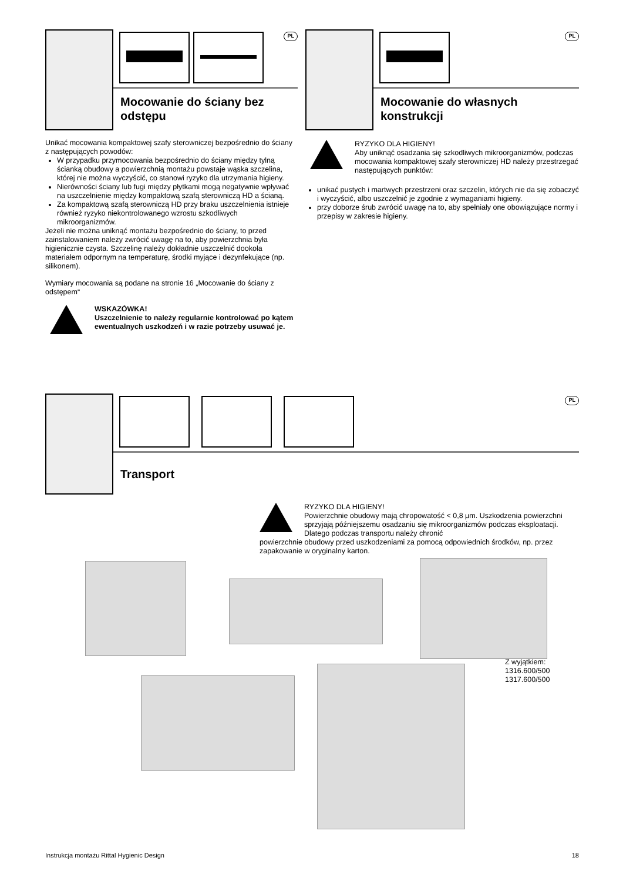PL
Mocowanie do ściany bez odstępu
Unikać mocowania kompaktowej szafy sterowniczej bezpośrednio do ściany z następujących powodów:
W przypadku przymocowania bezpośrednio do ściany między tylną ścianką obudowy a powierzchnią montażu powstaje wąska szczelina, której nie można wyczyścić, co stanowi ryzyko dla utrzymania higieny.
Nierówności ściany lub fugi między płytkami mogą negatywnie wpływać na uszczelnienie między kompaktową szafą sterowniczą HD a ścianą.
Za kompaktową szafą sterowniczą HD przy braku uszczelnienia istnieje również ryzyko niekontrolowanego wzrostu szkodliwych mikroorganizmów.
Jeżeli nie można uniknąć montażu bezpośrednio do ściany, to przed zainstalowaniem należy zwrócić uwagę na to, aby powierzchnia była higienicznie czysta. Szczelinę należy dokładnie uszczelnić dookoła materiałem odpornym na temperaturę, środki myjące i dezynfekujące (np. silikonem).
Wymiary mocowania są podane na stronie 16 „Mocowanie do ściany z odstępem“
WSKAZÓWKA!
Uszczelnienie to należy regularnie kontrolować po kątem ewentualnych uszkodzeń i w razie potrzeby usuwać je.
PL
Mocowanie do własnych konstrukcji
RYZYKO DLA HIGIENY!
Aby uniknąć osadzania się szkodliwych mikroorganizmów, podczas mocowania kompaktowej szafy sterowniczej HD należy przestrzegać następujących punktów:
unikać pustych i martwych przestrzeni oraz szczelin, których nie da się zobaczyć i wyczyścić, albo uszczelnić je zgodnie z wymaganiami higieny.
przy doborze śrub zwrócić uwagę na to, aby spełniały one obowiązujące normy i przepisy w zakresie higieny.
PL
Transport
RYZYKO DLA HIGIENY!
Powierzchnie obudowy mają chropowatość < 0,8 µm. Uszkodzenia powierzchni sprzyjają późniejszemu osadzaniu się mikroorganizmów podczas eksploatacji. Dlatego podczas transportu należy chronić
powierzchnie obudowy przed uszkodzeniami za pomocą odpowiednich środków, np. przez zapakowanie w oryginalny karton.
Z wyjątkiem:
1316.600/500
1317.600/500
Instrukcja montażu Rittal Hygienic Design 18